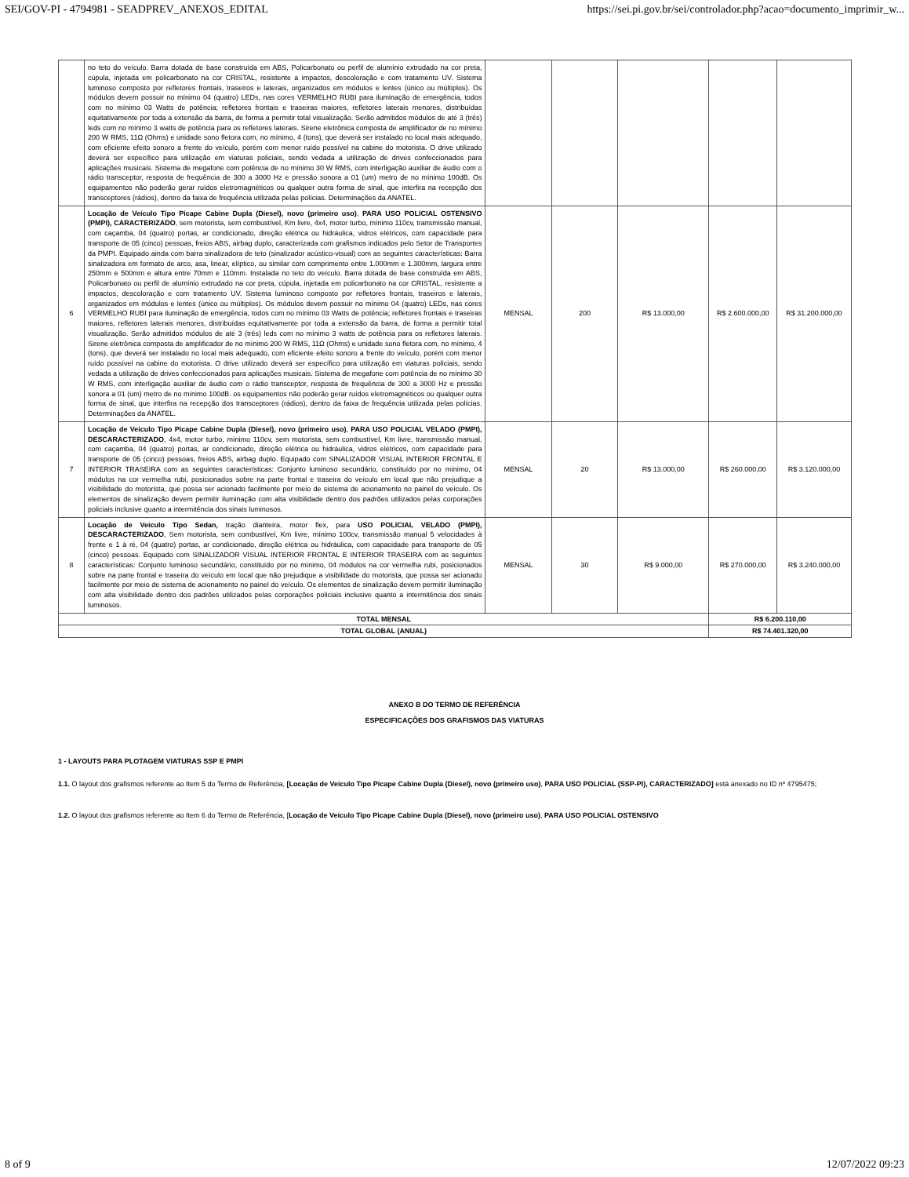SEI/GOV-PI - 4794981 - SEADPREV_ANEXOS_EDITAL https://sei.pi.gov.br/sei/controlador.php?acao=documento_imprimir_w...
| | no teto do veículo. Barra dotada de base construída em ABS, Policarbonato ou perfil de alumínio extrudado na cor preta, cúpula, injetada em policarbonato na cor CRISTAL, resistente a impactos, descoloração e com tratamento UV. Sistema luminoso composto por refletores frontais, traseiros e laterais, organizados em módulos e lentes (único ou múltiplos). Os módulos devem possuir no mínimo 04 (quatro) LEDs, nas cores VERMELHO RUBI para iluminação de emergência, todos com no mínimo 03 Watts de potência; refletores frontais e traseiras maiores, refletores laterais menores, distribuídas equitativamente por toda a extensão da barra, de forma a permitir total visualização. Serão admitidos módulos de até 3 (três) leds com no mínimo 3 watts de potência para os refletores laterais. Sirene eletrônica composta de amplificador de no mínimo 200 W RMS, 11Ω (Ohms) e unidade sono fletora com, no mínimo, 4 (tons), que deverá ser instalado no local mais adequado, com eficiente efeito sonoro a frente do veículo, porém com menor ruído possível na cabine do motorista. O drive utilizado deverá ser específico para utilização em viaturas policiais, sendo vedada a utilização de drives confeccionados para aplicações musicais. Sistema de megafone com potência de no mínimo 30 W RMS, com interligação auxiliar de áudio com o rádio transceptor, resposta de frequência de 300 a 3000 Hz e pressão sonora a 01 (um) metro de no mínimo 100dB. Os equipamentos não poderão gerar ruídos eletromagnéticos ou qualquer outra forma de sinal, que interfira na recepção dos transceptores (rádios), dentro da faixa de frequência utilizada pelas polícias. Determinações da ANATEL. | | | | | |
| 6 | Locação de Veículo Tipo Picape Cabine Dupla (Diesel), novo (primeiro uso) , PARA USO POLICIAL OSTENSIVO (PMPI), CARACTERIZADO , sem motorista, sem combustível, Km livre, 4x4, motor turbo, mínimo 110cv, transmissão manual, com caçamba, 04 (quatro) portas, ar condicionado, direção elétrica ou hidráulica, vidros elétricos, com capacidade para transporte de 05 (cinco) pessoas, freios ABS, airbag duplo, caracterizada com grafismos indicados pelo Setor de Transportes da PMPI. Equipado ainda com barra sinalizadora de teto (sinalizador acústico-visual) com as seguintes características: Barra sinalizadora em formato de arco, asa, linear, elíptico, ou similar com comprimento entre 1.000mm e 1.300mm, largura entre 250mm e 500mm e altura entre 70mm e 110mm. Instalada no teto do veículo. Barra dotada de base construída em ABS, Policarbonato ou perfil de alumínio extrudado na cor preta, cúpula, injetada em policarbonato na cor CRISTAL, resistente a impactos, descoloração e com tratamento UV. Sistema luminoso composto por refletores frontais, traseiros e laterais, organizados em módulos e lentes (único ou múltiplos). Os módulos devem possuir no mínimo 04 (quatro) LEDs, nas cores VERMELHO RUBI para iluminação de emergência, todos com no mínimo 03 Watts de potência; refletores frontais e traseiras maiores, refletores laterais menores, distribuídas equitativamente por toda a extensão da barra, de forma a permitir total visualização. Serão admitidos módulos de até 3 (três) leds com no mínimo 3 watts de potência para os refletores laterais. Sirene eletrônica composta de amplificador de no mínimo 200 W RMS, 11Ω (Ohms) e unidade sono fletora com, no mínimo, 4 (tons), que deverá ser instalado no local mais adequado, com eficiente efeito sonoro a frente do veículo, porém com menor ruído possível na cabine do motorista. O drive utilizado deverá ser específico para utilização em viaturas policiais, sendo vedada a utilização de drives confeccionados para aplicações musicais. Sistema de megafone com potência de no mínimo 30 W RMS, com interligação auxiliar de áudio com o rádio transceptor, resposta de frequência de 300 a 3000 Hz e pressão sonora a 01 (um) metro de no mínimo 100dB. os equipamentos não poderão gerar ruídos eletromagnéticos ou qualquer outra forma de sinal, que interfira na recepção dos transceptores (rádios), dentro da faixa de frequência utilizada pelas polícias. Determinações da ANATEL. | MENSAL | 200 | R$ 13.000,00 | R$ 2.600.000,00 | R$ 31.200.000,00 |
| 7 | Locação de Veículo Tipo Picape Cabine Dupla (Diesel), novo (primeiro uso) , PARA USO POLICIAL VELADO (PMPI), DESCARACTERIZADO , 4x4, motor turbo, mínimo 110cv, sem motorista, sem combustível, Km livre, transmissão manual, com caçamba, 04 (quatro) portas, ar condicionado, direção elétrica ou hidráulica, vidros elétricos, com capacidade para transporte de 05 (cinco) pessoas, freios ABS, airbag duplo. Equipado com SINALIZADOR VISUAL INTERIOR FRONTAL E INTERIOR TRASEIRA com as seguintes características: Conjunto luminoso secundário, constituído por no mínimo, 04 módulos na cor vermelha rubi, posicionados sobre na parte frontal e traseira do veículo em local que não prejudique a visibilidade do motorista, que possa ser acionado facilmente por meio de sistema de acionamento no painel do veículo. Os elementos de sinalização devem permitir iluminação com alta visibilidade dentro dos padrões utilizados pelas corporações policiais inclusive quanto a intermitência dos sinais luminosos. | MENSAL | 20 | R$ 13.000,00 | R$ 260.000,00 | R$ 3.120.000,00 |
| 8 | Locação de Veículo Tipo Sedan, tração dianteira, motor flex, para USO POLICIAL VELADO (PMPI), DESCARACTERIZADO , Sem motorista, sem combustível, Km livre, mínimo 100cv, transmissão manual 5 velocidades à frente e 1 à ré, 04 (quatro) portas, ar condicionado, direção elétrica ou hidráulica, com capacidade para transporte de 05 (cinco) pessoas. Equipado com SINALIZADOR VISUAL INTERIOR FRONTAL E INTERIOR TRASEIRA com as seguintes características: Conjunto luminoso secundário, constituído por no mínimo, 04 módulos na cor vermelha rubi, posicionados sobre na parte frontal e traseira do veículo em local que não prejudique a visibilidade do motorista, que possa ser acionado facilmente por meio de sistema de acionamento no painel do veículo. Os elementos de sinalização devem permitir iluminação com alta visibilidade dentro dos padrões utilizados pelas corporações policiais inclusive quanto a intermitência dos sinais luminosos. | MENSAL | 30 | R$ 9.000,00 | R$ 270.000,00 | R$ 3.240.000,00 |
| TOTAL MENSAL | | | | | R$ 6.200.110,00 | |
| TOTAL GLOBAL (ANUAL) | | | | | R$ 74.401.320,00 | |
ANEXO B DO TERMO DE REFERÊNCIA
ESPECIFICAÇÕES DOS GRAFISMOS DAS VIATURAS
1 - LAYOUTS PARA PLOTAGEM VIATURAS SSP E PMPI
1.1. O layout dos grafismos referente ao Item 5 do Termo de Referência, [Locação de Veículo Tipo Picape Cabine Dupla (Diesel), novo (primeiro uso), PARA USO POLICIAL (SSP-PI), CARACTERIZADO] está anexado no ID nº 4795475;
1.2. O layout dos grafismos referente ao Item 6 do Termo de Referência, [Locação de Veículo Tipo Picape Cabine Dupla (Diesel), novo (primeiro uso), PARA USO POLICIAL OSTENSIVO
8 of 9 12/07/2022 09:23